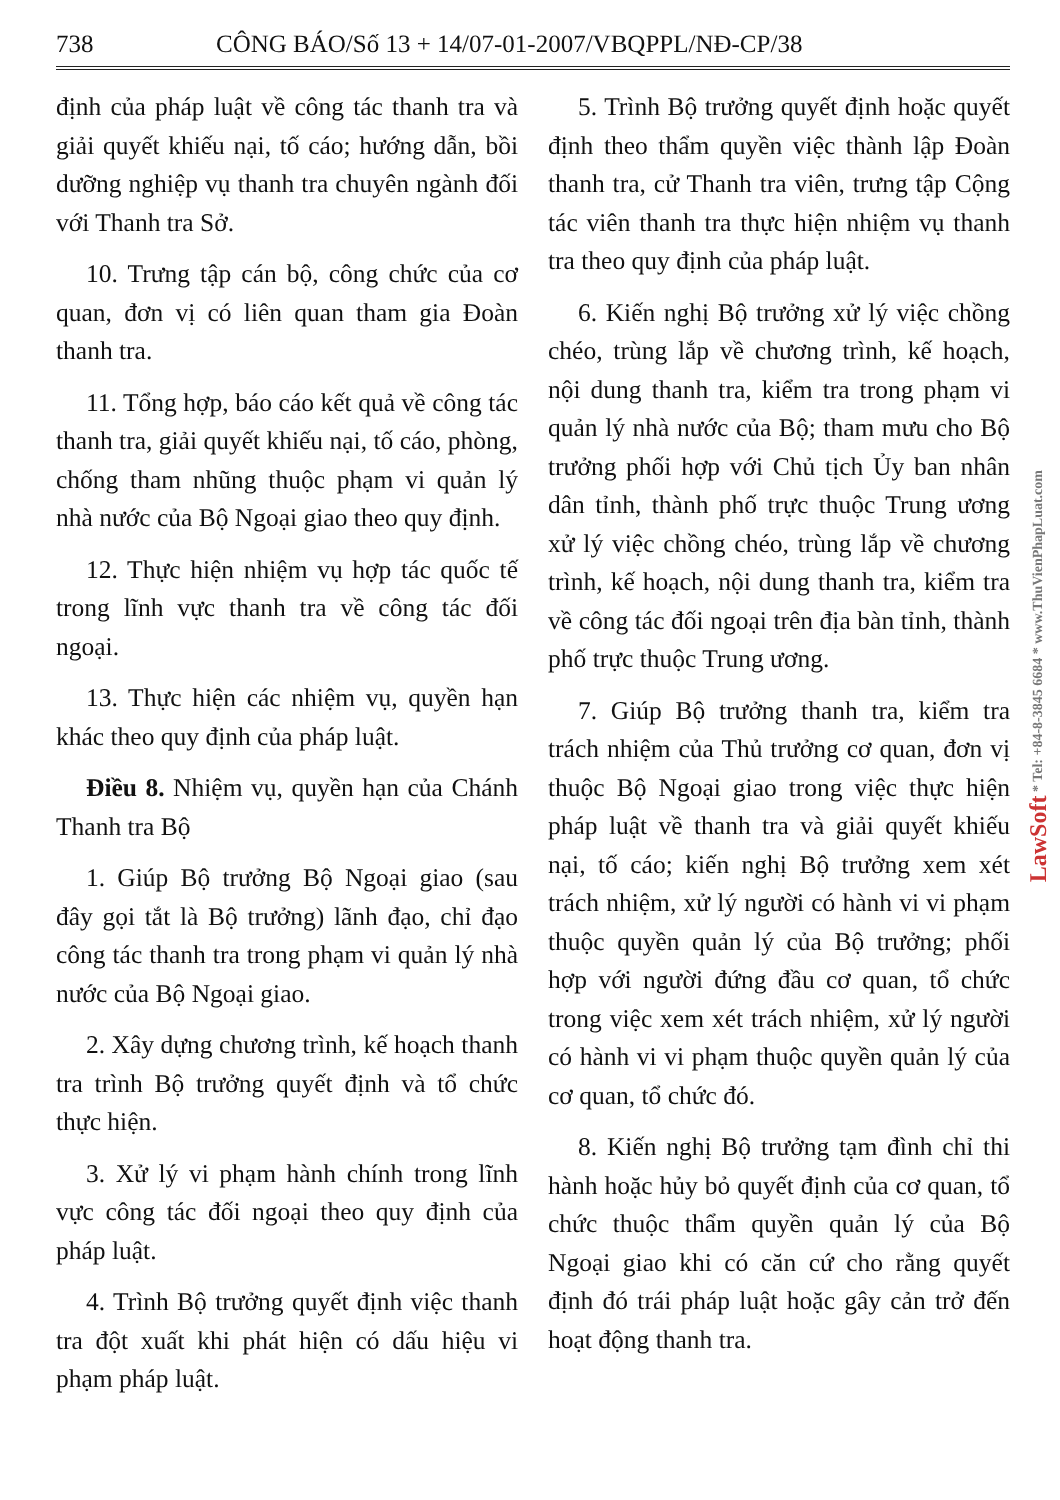738 CÔNG BÁO/Số 13 + 14/07-01-2007/VBQPPL/NĐ-CP/38
định của pháp luật về công tác thanh tra và giải quyết khiếu nại, tố cáo; hướng dẫn, bồi dưỡng nghiệp vụ thanh tra chuyên ngành đối với Thanh tra Sở.
10. Trưng tập cán bộ, công chức của cơ quan, đơn vị có liên quan tham gia Đoàn thanh tra.
11. Tổng hợp, báo cáo kết quả về công tác thanh tra, giải quyết khiếu nại, tố cáo, phòng, chống tham nhũng thuộc phạm vi quản lý nhà nước của Bộ Ngoại giao theo quy định.
12. Thực hiện nhiệm vụ hợp tác quốc tế trong lĩnh vực thanh tra về công tác đối ngoại.
13. Thực hiện các nhiệm vụ, quyền hạn khác theo quy định của pháp luật.
Điều 8. Nhiệm vụ, quyền hạn của Chánh Thanh tra Bộ
1. Giúp Bộ trưởng Bộ Ngoại giao (sau đây gọi tắt là Bộ trưởng) lãnh đạo, chỉ đạo công tác thanh tra trong phạm vi quản lý nhà nước của Bộ Ngoại giao.
2. Xây dựng chương trình, kế hoạch thanh tra trình Bộ trưởng quyết định và tổ chức thực hiện.
3. Xử lý vi phạm hành chính trong lĩnh vực công tác đối ngoại theo quy định của pháp luật.
4. Trình Bộ trưởng quyết định việc thanh tra đột xuất khi phát hiện có dấu hiệu vi phạm pháp luật.
5. Trình Bộ trưởng quyết định hoặc quyết định theo thẩm quyền việc thành lập Đoàn thanh tra, cử Thanh tra viên, trưng tập Cộng tác viên thanh tra thực hiện nhiệm vụ thanh tra theo quy định của pháp luật.
6. Kiến nghị Bộ trưởng xử lý việc chồng chéo, trùng lắp về chương trình, kế hoạch, nội dung thanh tra, kiểm tra trong phạm vi quản lý nhà nước của Bộ; tham mưu cho Bộ trưởng phối hợp với Chủ tịch Ủy ban nhân dân tỉnh, thành phố trực thuộc Trung ương xử lý việc chồng chéo, trùng lắp về chương trình, kế hoạch, nội dung thanh tra, kiểm tra về công tác đối ngoại trên địa bàn tỉnh, thành phố trực thuộc Trung ương.
7. Giúp Bộ trưởng thanh tra, kiểm tra trách nhiệm của Thủ trưởng cơ quan, đơn vị thuộc Bộ Ngoại giao trong việc thực hiện pháp luật về thanh tra và giải quyết khiếu nại, tố cáo; kiến nghị Bộ trưởng xem xét trách nhiệm, xử lý người có hành vi vi phạm thuộc quyền quản lý của Bộ trưởng; phối hợp với người đứng đầu cơ quan, tổ chức trong việc xem xét trách nhiệm, xử lý người có hành vi vi phạm thuộc quyền quản lý của cơ quan, tổ chức đó.
8. Kiến nghị Bộ trưởng tạm đình chỉ thi hành hoặc hủy bỏ quyết định của cơ quan, tổ chức thuộc thẩm quyền quản lý của Bộ Ngoại giao khi có căn cứ cho rằng quyết định đó trái pháp luật hoặc gây cản trở đến hoạt động thanh tra.
LawSoft * Tel: +84-8-3845 6684 * www.ThuVienPhapLuat.com